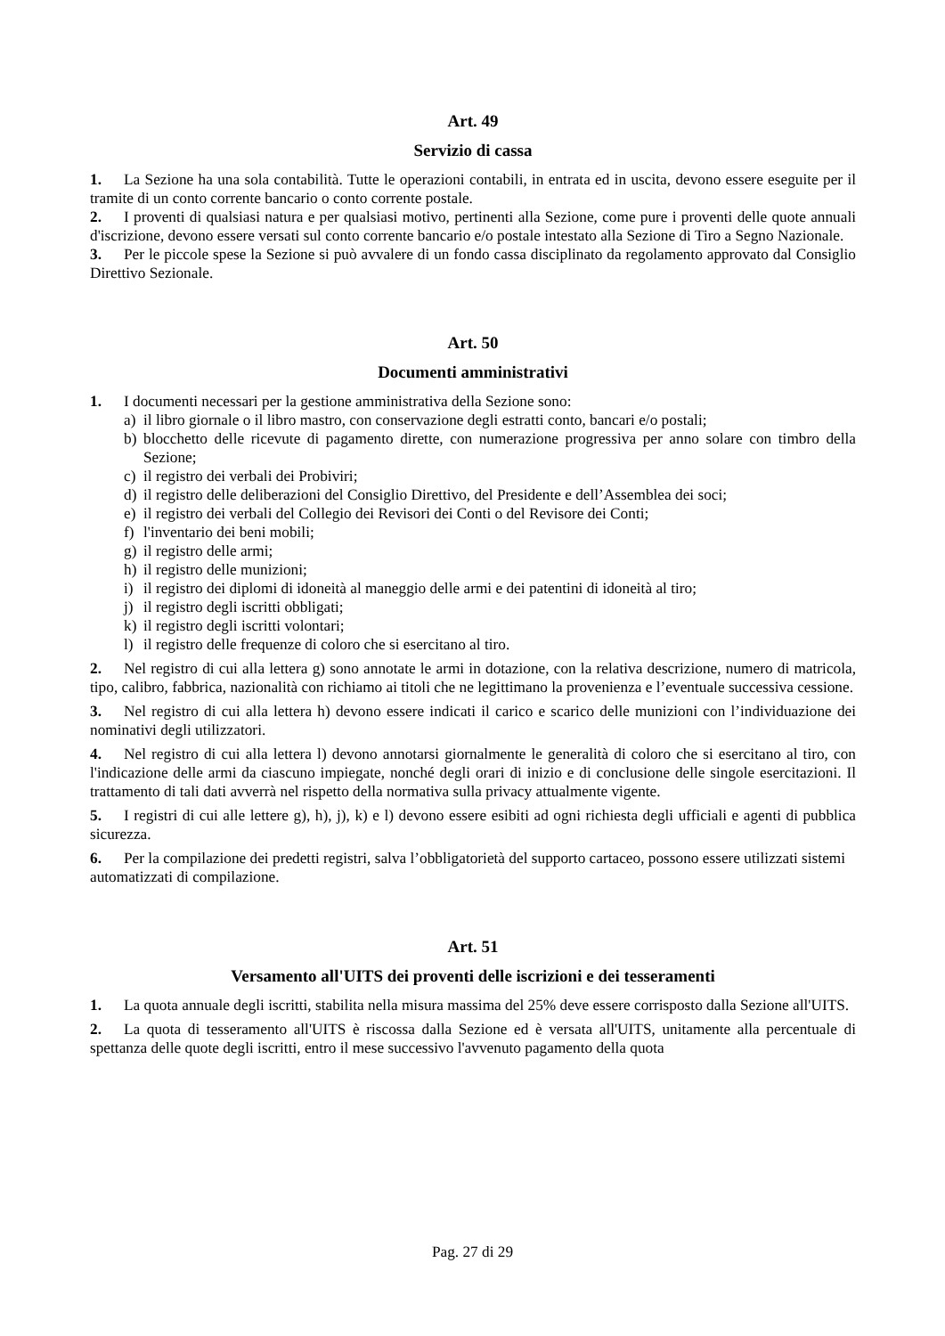Art. 49
Servizio di cassa
1. La Sezione ha una sola contabilità. Tutte le operazioni contabili, in entrata ed in uscita, devono essere eseguite per il tramite di un conto corrente bancario o conto corrente postale.
2. I proventi di qualsiasi natura e per qualsiasi motivo, pertinenti alla Sezione, come pure i proventi delle quote annuali d'iscrizione, devono essere versati sul conto corrente bancario e/o postale intestato alla Sezione di Tiro a Segno Nazionale.
3. Per le piccole spese la Sezione si può avvalere di un fondo cassa disciplinato da regolamento approvato dal Consiglio Direttivo Sezionale.
Art. 50
Documenti amministrativi
1. I documenti necessari per la gestione amministrativa della Sezione sono:
a) il libro giornale o il libro mastro, con conservazione degli estratti conto, bancari e/o postali;
b) blocchetto delle ricevute di pagamento dirette, con numerazione progressiva per anno solare con timbro della Sezione;
c) il registro dei verbali dei Probiviri;
d) il registro delle deliberazioni del Consiglio Direttivo, del Presidente e dell’Assemblea dei soci;
e) il registro dei verbali del Collegio dei Revisori dei Conti o del Revisore dei Conti;
f) l'inventario dei beni mobili;
g) il registro delle armi;
h) il registro delle munizioni;
i) il registro dei diplomi di idoneità al maneggio delle armi e dei patentini di idoneità al tiro;
j) il registro degli iscritti obbligati;
k) il registro degli iscritti volontari;
l) il registro delle frequenze di coloro che si esercitano al tiro.
2. Nel registro di cui alla lettera g) sono annotate le armi in dotazione, con la relativa descrizione, numero di matricola, tipo, calibro, fabbrica, nazionalità con richiamo ai titoli che ne legittimano la provenienza e l’eventuale successiva cessione.
3. Nel registro di cui alla lettera h) devono essere indicati il carico e scarico delle munizioni con l’individuazione dei nominativi degli utilizzatori.
4. Nel registro di cui alla lettera l) devono annotarsi giornalmente le generalità di coloro che si esercitano al tiro, con l'indicazione delle armi da ciascuno impiegate, nonché degli orari di inizio e di conclusione delle singole esercitazioni. Il trattamento di tali dati avverrà nel rispetto della normativa sulla privacy attualmente vigente.
5. I registri di cui alle lettere g), h), j), k) e l) devono essere esibiti ad ogni richiesta degli ufficiali e agenti di pubblica sicurezza.
6. Per la compilazione dei predetti registri, salva l’obbligatorietà del supporto cartaceo, possono essere utilizzati sistemi automatizzati di compilazione.
Art. 51
Versamento all'UITS dei proventi delle iscrizioni e dei tesseramenti
1. La quota annuale degli iscritti, stabilita nella misura massima del 25% deve essere corrisposto dalla Sezione all'UITS.
2. La quota di tesseramento all'UITS è riscossa dalla Sezione ed è versata all'UITS, unitamente alla percentuale di spettanza delle quote degli iscritti, entro il mese successivo l'avvenuto pagamento della quota
Pag. 27 di 29